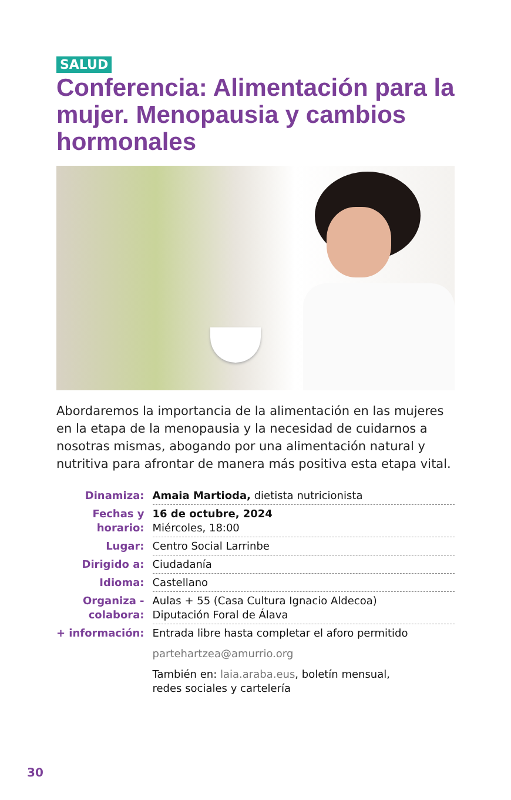SALUD
Conferencia: Alimentación para la mujer. Menopausia y cambios hormonales
Abordaremos la importancia de la alimentación en las mujeres en la etapa de la menopausia y la necesidad de cuidarnos a nosotras mismas, abogando por una alimentación natural y nutritiva para afrontar de manera más positiva esta etapa vital.
| Dinamiza: | Amaia Martioda, dietista nutricionista |
| Fechas y horario: | 16 de octubre, 2024 Miércoles, 18:00 |
| Lugar: | Centro Social Larrinbe |
| Dirigido a: | Ciudadanía |
| Idioma: | Castellano |
| Organiza - colabora: | Aulas + 55 (Casa Cultura Ignacio Aldecoa) Diputación Foral de Álava |
| + información: | Entrada libre hasta completar el aforo permitido |
| | partehartzea@amurrio.org |
| | También en: laia.araba.eus , boletín mensual, redes sociales y cartelería |
30